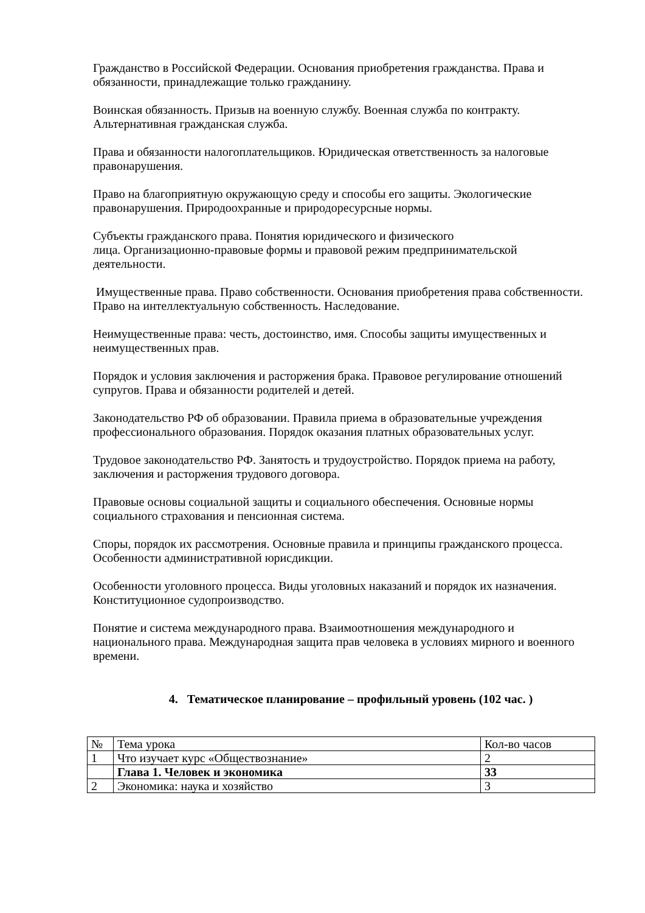Гражданство в Российской Федерации. Основания приобретения гражданства. Права и обязанности, принадлежащие только гражданину.
Воинская обязанность. Призыв на военную службу. Военная служба по контракту. Альтернативная гражданская служба.
Права и обязанности налогоплательщиков. Юридическая ответственность за налоговые правонарушения.
Право на благоприятную окружающую среду и способы его защиты. Экологические правонарушения. Природоохранные и природоресурсные нормы.
Субъекты гражданского права. Понятия юридического и физического
лица. Организационно-правовые формы и правовой режим предпринимательской деятельности.
Имущественные права. Право собственности. Основания приобретения права собственности. Право на интеллектуальную собственность. Наследование.
Неимущественные права: честь, достоинство, имя. Способы защиты имущественных и неимущественных прав.
Порядок и условия заключения и расторжения брака. Правовое регулирование отношений супругов. Права и обязанности родителей и детей.
Законодательство РФ об образовании. Правила приема в образовательные учреждения профессионального образования. Порядок оказания платных образовательных услуг.
Трудовое законодательство РФ. Занятость и трудоустройство. Порядок приема на работу, заключения и расторжения трудового договора.
Правовые основы социальной защиты и социального обеспечения. Основные нормы социального страхования и пенсионная система.
Споры, порядок их рассмотрения. Основные правила и принципы гражданского процесса. Особенности административной юрисдикции.
Особенности уголовного процесса. Виды уголовных наказаний и порядок их назначения. Конституционное судопроизводство.
Понятие и система международного права. Взаимоотношения международного и национального права. Международная защита прав человека в условиях мирного и военного времени.
4. Тематическое планирование – профильный уровень (102 час. )
| № | Тема урока | Кол-во часов |
| 1 | Что изучает курс «Обществознание» | 2 |
| | Глава 1. Человек и экономика | 33 |
| 2 | Экономика: наука и хозяйство | 3 |